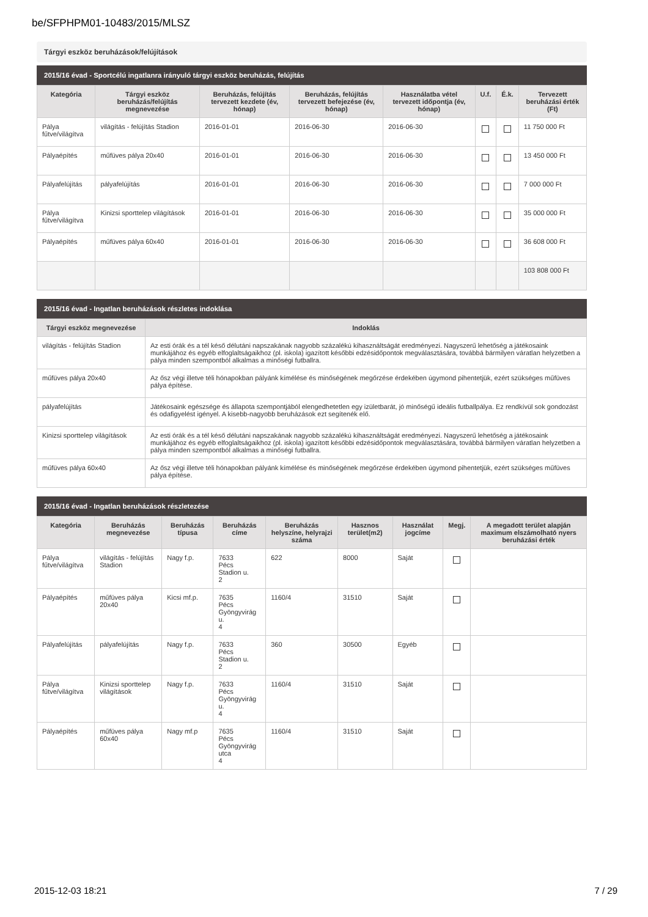be/SFPHPM01-10483/2015/MLSZ
Tárgyi eszköz beruházások/felújítások
2015/16 évad - Sportcélú ingatlanra irányuló tárgyi eszköz beruházás, felújítás
| Kategória | Tárgyi eszköz beruházás/felújítás megnevezése | Beruházás, felújítás tervezett kezdete (év, hónap) | Beruházás, felújítás tervezett befejezése (év, hónap) | Használatba vétel tervezett időpontja (év, hónap) | U.f. | É.k. | Tervezett beruházási érték (Ft) |
| --- | --- | --- | --- | --- | --- | --- | --- |
| Pálya fűtve/világítva | világítás - felújítás Stadion | 2016-01-01 | 2016-06-30 | 2016-06-30 | | | 11 750 000 Ft |
| Pályaépítés | műfüves pálya 20x40 | 2016-01-01 | 2016-06-30 | 2016-06-30 | | | 13 450 000 Ft |
| Pályafelújítás | pályafelújítás | 2016-01-01 | 2016-06-30 | 2016-06-30 | | | 7 000 000 Ft |
| Pálya fűtve/világítva | Kinizsi sporttelep világítások | 2016-01-01 | 2016-06-30 | 2016-06-30 | | | 35 000 000 Ft |
| Pályaépítés | műfüves pálya 60x40 | 2016-01-01 | 2016-06-30 | 2016-06-30 | | | 36 608 000 Ft |
| | | | | | | | 103 808 000 Ft |
2015/16 évad - Ingatlan beruházások részletes indoklása
| Tárgyi eszköz megnevezése | Indoklás |
| --- | --- |
| világítás - felújítás Stadion | Az esti órák és a tél késő délutáni napszakának nagyobb százalékú kihasználtságát eredményezi. Nagyszerű lehetőség a játékosaink munkájához és egyéb elfoglaltságaikhoz (pl. iskola) igazított későbbi edzésidőpontok megválasztására, továbbá bármilyen váratlan helyzetben a pálya minden szempontból alkalmas a minőségi futballra. |
| műfüves pálya 20x40 | Az ősz végi illetve téli hónapokban pályánk kímélése és minőségének megőrzése érdekében úgymond pihentetjük, ezért szükséges műfüves pálya építése. |
| pályafelújítás | Játékosaink egészsége és állapota szempontjából elengedhetetlen egy izületbarát, jó minőségű ideális futballpálya. Ez rendkívül sok gondozást és odafigyelést igényel. A kisebb-nagyobb beruházások ezt segítenék elő. |
| Kinizsi sporttelep világítások | Az esti órák és a tél késő délutáni napszakának nagyobb százalékú kihasználtságát eredményezi. Nagyszerű lehetőség a játékosaink munkájához és egyéb elfoglaltságaikhoz (pl. iskola) igazított későbbi edzésidőpontok megválasztására, továbbá bármilyen váratlan helyzetben a pálya minden szempontból alkalmas a minőségi futballra. |
| műfüves pálya 60x40 | Az ősz végi illetve téli hónapokban pályánk kímélése és minőségének megőrzése érdekében úgymond pihentetjük, ezért szükséges műfüves pálya építése. |
2015/16 évad - Ingatlan beruházások részletezése
| Kategória | Beruházás megnevezése | Beruházás típusa | Beruházás címe | Beruházás helyszíne, helyrajzi száma | Hasznos terület(m2) | Használat jogcíme | Megj. | A megadott terület alapján maximum elszámolható nyers beruházási érték |
| --- | --- | --- | --- | --- | --- | --- | --- | --- |
| Pálya fűtve/világítva | világítás - felújítás Stadion | Nagy f.p. | 7633 Pécs Stadion u. 2 | 622 | 8000 | Saját | | |
| Pályaépítés | műfüves pálya 20x40 | Kicsi mf.p. | 7635 Pécs Gyöngyvirág u. 4 | 1160/4 | 31510 | Saját | | |
| Pályafelújítás | pályafelújítás | Nagy f.p. | 7633 Pécs Stadion u. 2 | 360 | 30500 | Egyéb | | |
| Pálya fűtve/világítva | Kinizsi sporttelep világítások | Nagy f.p. | 7633 Pécs Gyöngyvirág u. 4 | 1160/4 | 31510 | Saját | | |
| Pályaépítés | műfüves pálya 60x40 | Nagy mf.p | 7635 Pécs Gyöngyvirág utca 4 | 1160/4 | 31510 | Saját | | |
2015-12-03 18:21 7 / 29